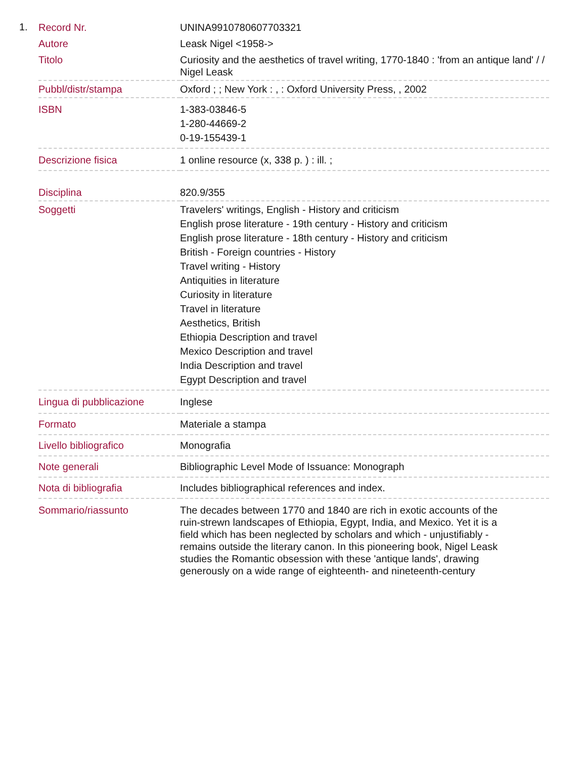1.
| Record Nr. | UNINA9910780607703321 |
| Autore | Leask Nigel <1958-> |
| Titolo | Curiosity and the aesthetics of travel writing, 1770-1840 : 'from an antique land' / / Nigel Leask |
| Pubbl/distr/stampa | Oxford ; ; New York : , : Oxford University Press, , 2002 |
| ISBN | 1-383-03846-5 1-280-44669-2 0-19-155439-1 |
| Descrizione fisica | 1 online resource (x, 338 p. ) : ill. ; |
| Disciplina | 820.9/355 |
| Soggetti | Travelers' writings, English - History and criticism English prose literature - 19th century - History and criticism English prose literature - 18th century - History and criticism British - Foreign countries - History Travel writing - History Antiquities in literature Curiosity in literature Travel in literature Aesthetics, British Ethiopia Description and travel Mexico Description and travel India Description and travel Egypt Description and travel |
| Lingua di pubblicazione | Inglese |
| Formato | Materiale a stampa |
| Livello bibliografico | Monografia |
| Note generali | Bibliographic Level Mode of Issuance: Monograph |
| Nota di bibliografia | Includes bibliographical references and index. |
| Sommario/riassunto | The decades between 1770 and 1840 are rich in exotic accounts of the ruin-strewn landscapes of Ethiopia, Egypt, India, and Mexico. Yet it is a field which has been neglected by scholars and which - unjustifiably - remains outside the literary canon. In this pioneering book, Nigel Leask studies the Romantic obsession with these 'antique lands', drawing generously on a wide range of eighteenth- and nineteenth-century |